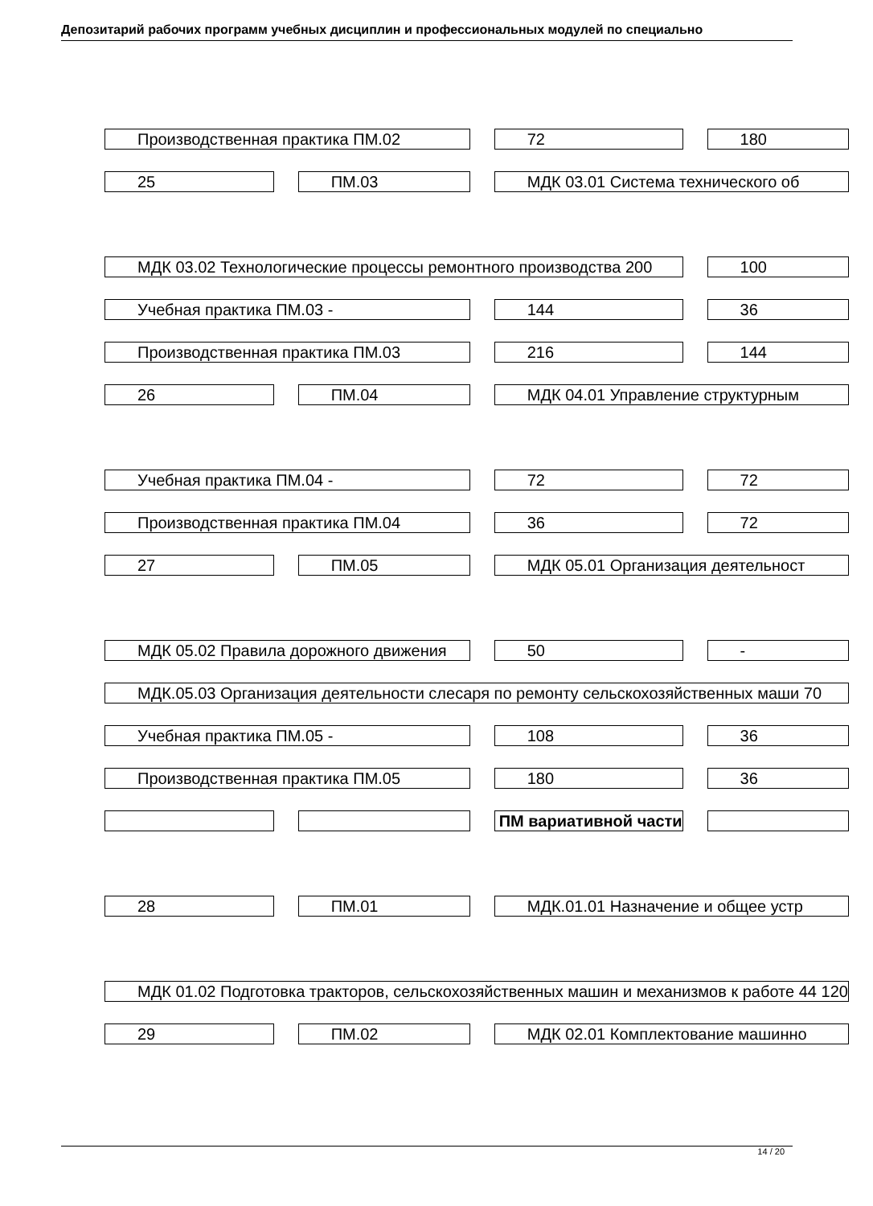Депозитарий рабочих программ учебных дисциплин и профессиональных модулей по специально
| Производственная практика ПМ.02 | | 72 | 180 |
| 25 | ПМ.03 | МДК 03.01 Система технического об | |
| МДК 03.02 Технологические процессы ремонтного производства 200 | | | 100 |
| Учебная практика ПМ.03 - | | 144 | 36 |
| Производственная практика ПМ.03 | | 216 | 144 |
| 26 | ПМ.04 | МДК 04.01 Управление структурным | |
| Учебная практика ПМ.04 - | | 72 | 72 |
| Производственная практика ПМ.04 | | 36 | 72 |
| 27 | ПМ.05 | МДК 05.01 Организация деятельност | |
| МДК 05.02 Правила дорожного движения | | 50 | - |
| МДК.05.03 Организация деятельности слесаря по ремонту сельскохозяйственных маши 70 | | | |
| Учебная практика ПМ.05 - | | 108 | 36 |
| Производственная практика ПМ.05 | | 180 | 36 |
| | | ПМ вариативной части | |
| 28 | ПМ.01 | МДК.01.01 Назначение и общее устр | |
| МДК 01.02 Подготовка тракторов, сельскохозяйственных машин и механизмов к работе 44 120 | | | |
| 29 | ПМ.02 | МДК 02.01 Комплектование машинно | |
14 / 20